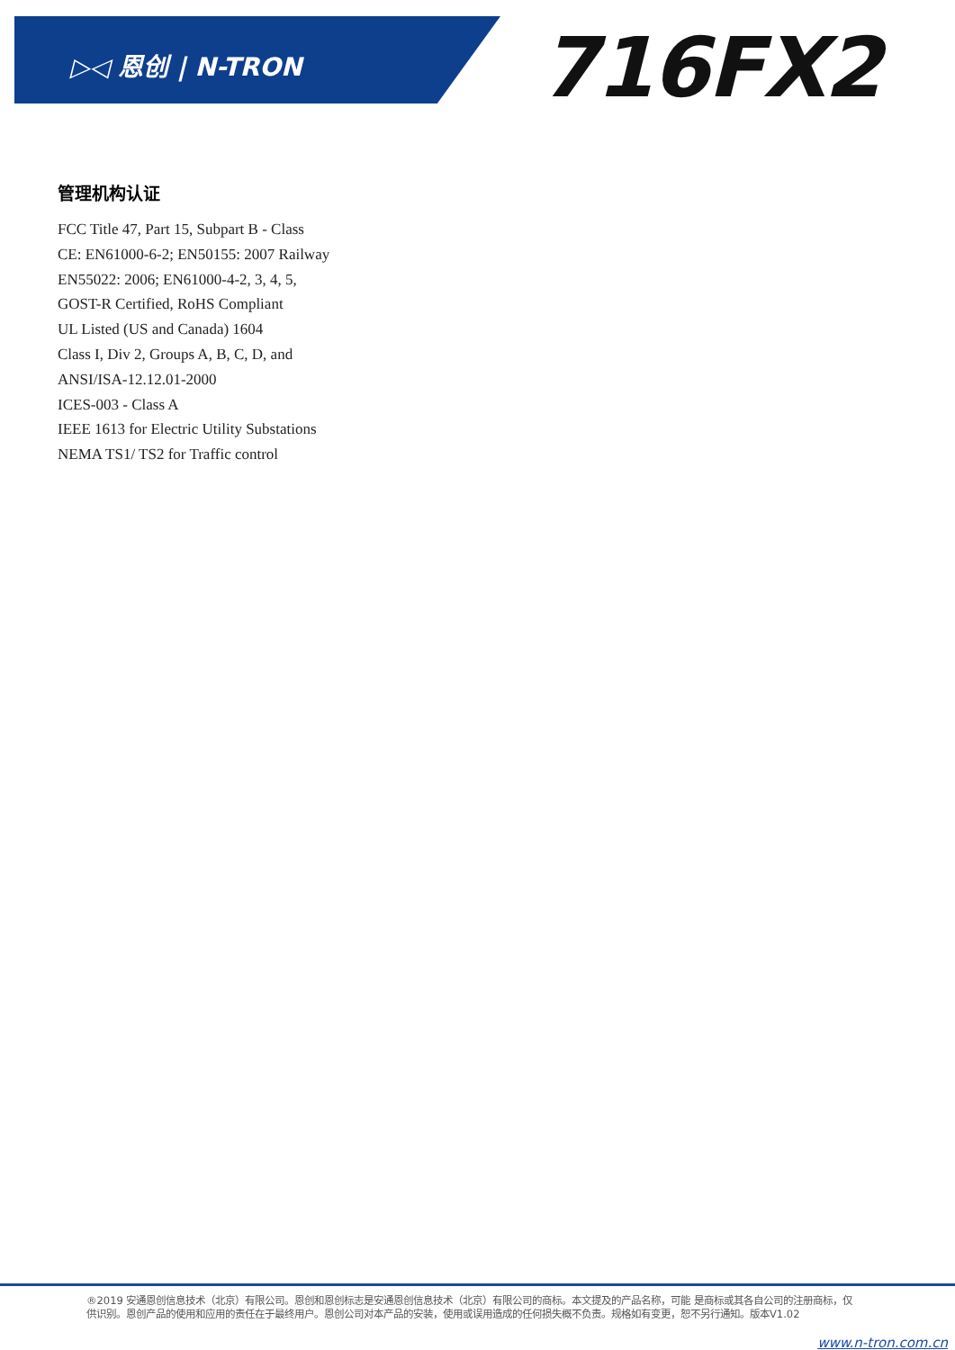▷◁ 恩创 | N-TRON 716FX2
管理机构认证
FCC Title 47, Part 15, Subpart B - Class
CE: EN61000-6-2; EN50155: 2007 Railway
EN55022: 2006; EN61000-4-2, 3, 4, 5,
GOST-R Certified, RoHS Compliant
UL Listed (US and Canada) 1604
Class I, Div 2, Groups A, B, C, D, and
ANSI/ISA-12.12.01-2000
ICES-003 - Class A
IEEE 1613 for Electric Utility Substations
NEMA TS1/ TS2 for Traffic control
®2019 安通恩创信息技术（北京）有限公司。恩创和恩创标志是安通恩创信息技术（北京）有限公司的商标。本文提及的产品名称，可能 是商标或其各自公司的注册商标，仅供识别。恩创产品的使用和应用的责任在于最终用户。恩创公司对本产品的安装，使用或误用造成的任何损失概不负责。规格如有变更，恕不另行通知。版本V1.02
www.n-tron.com.cn